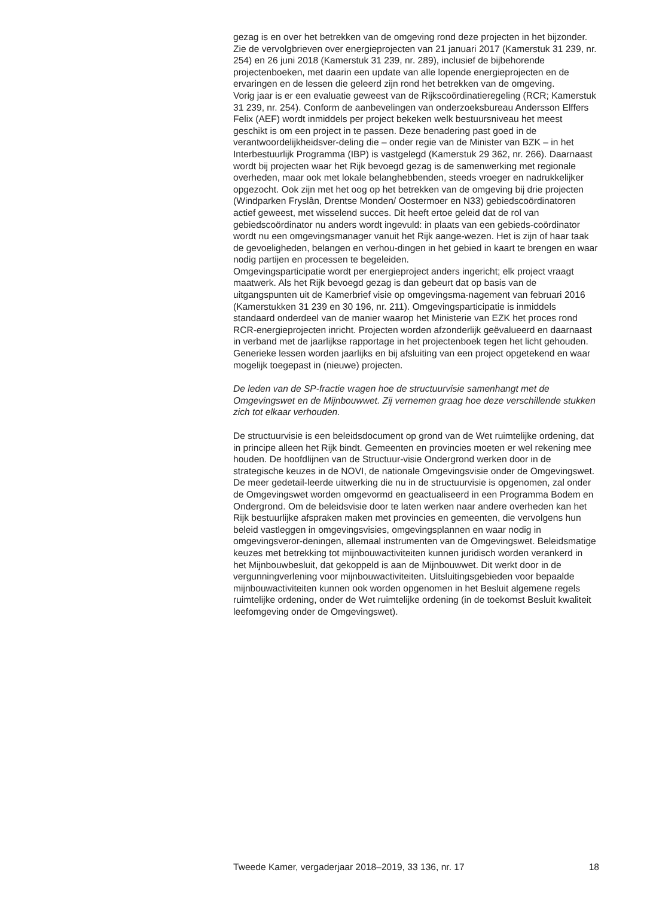gezag is en over het betrekken van de omgeving rond deze projecten in het bijzonder. Zie de vervolgbrieven over energieprojecten van 21 januari 2017 (Kamerstuk 31 239, nr. 254) en 26 juni 2018 (Kamerstuk 31 239, nr. 289), inclusief de bijbehorende projectenboeken, met daarin een update van alle lopende energieprojecten en de ervaringen en de lessen die geleerd zijn rond het betrekken van de omgeving.
Vorig jaar is er een evaluatie geweest van de Rijkscoördinatieregeling (RCR; Kamerstuk 31 239, nr. 254). Conform de aanbevelingen van onderzoeksbureau Andersson Elffers Felix (AEF) wordt inmiddels per project bekeken welk bestuursniveau het meest geschikt is om een project in te passen. Deze benadering past goed in de verantwoordelijkheidsver-deling die – onder regie van de Minister van BZK – in het Interbestuurlijk Programma (IBP) is vastgelegd (Kamerstuk 29 362, nr. 266). Daarnaast wordt bij projecten waar het Rijk bevoegd gezag is de samenwerking met regionale overheden, maar ook met lokale belanghebbenden, steeds vroeger en nadrukkelijker opgezocht. Ook zijn met het oog op het betrekken van de omgeving bij drie projecten (Windparken Fryslân, Drentse Monden/ Oostermoer en N33) gebiedscoördinatoren actief geweest, met wisselend succes. Dit heeft ertoe geleid dat de rol van gebiedscoördinator nu anders wordt ingevuld: in plaats van een gebieds-coördinator wordt nu een omgevingsmanager vanuit het Rijk aange-wezen. Het is zijn of haar taak de gevoeligheden, belangen en verhou-dingen in het gebied in kaart te brengen en waar nodig partijen en processen te begeleiden.
Omgevingsparticipatie wordt per energieproject anders ingericht; elk project vraagt maatwerk. Als het Rijk bevoegd gezag is dan gebeurt dat op basis van de uitgangspunten uit de Kamerbrief visie op omgevingsma-nagement van februari 2016 (Kamerstukken 31 239 en 30 196, nr. 211). Omgevingsparticipatie is inmiddels standaard onderdeel van de manier waarop het Ministerie van EZK het proces rond RCR-energieprojecten inricht. Projecten worden afzonderlijk geëvalueerd en daarnaast in verband met de jaarlijkse rapportage in het projectenboek tegen het licht gehouden. Generieke lessen worden jaarlijks en bij afsluiting van een project opgetekend en waar mogelijk toegepast in (nieuwe) projecten.
De leden van de SP-fractie vragen hoe de structuurvisie samenhangt met de Omgevingswet en de Mijnbouwwet. Zij vernemen graag hoe deze verschillende stukken zich tot elkaar verhouden.
De structuurvisie is een beleidsdocument op grond van de Wet ruimtelijke ordening, dat in principe alleen het Rijk bindt. Gemeenten en provincies moeten er wel rekening mee houden. De hoofdlijnen van de Structuur-visie Ondergrond werken door in de strategische keuzes in de NOVI, de nationale Omgevingsvisie onder de Omgevingswet. De meer gedetail-leerde uitwerking die nu in de structuurvisie is opgenomen, zal onder de Omgevingswet worden omgevormd en geactualiseerd in een Programma Bodem en Ondergrond. Om de beleidsvisie door te laten werken naar andere overheden kan het Rijk bestuurlijke afspraken maken met provincies en gemeenten, die vervolgens hun beleid vastleggen in omgevingsvisies, omgevingsplannen en waar nodig in omgevingsveror-deningen, allemaal instrumenten van de Omgevingswet. Beleidsmatige keuzes met betrekking tot mijnbouwactiviteiten kunnen juridisch worden verankerd in het Mijnbouwbesluit, dat gekoppeld is aan de Mijnbouwwet. Dit werkt door in de vergunningverlening voor mijnbouwactiviteiten. Uitsluitingsgebieden voor bepaalde mijnbouwactiviteiten kunnen ook worden opgenomen in het Besluit algemene regels ruimtelijke ordening, onder de Wet ruimtelijke ordening (in de toekomst Besluit kwaliteit leefomgeving onder de Omgevingswet).
Tweede Kamer, vergaderjaar 2018–2019, 33 136, nr. 17 18